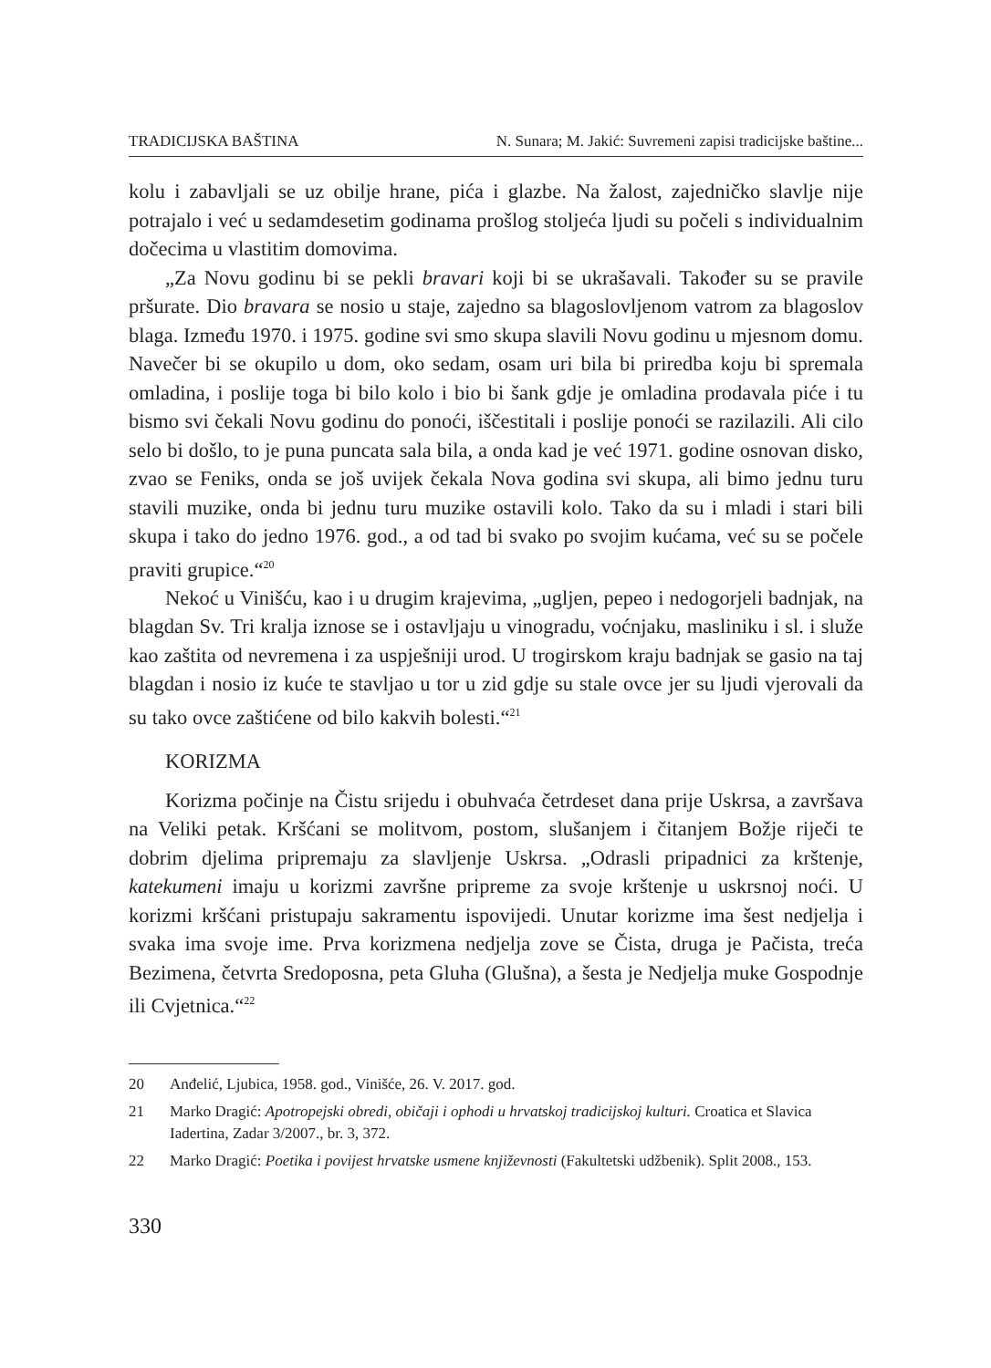TRADICIJSKA BAŠTINA N. Sunara; M. Jakić: Suvremeni zapisi tradicijske baštine...
kolu i zabavljali se uz obilje hrane, pića i glazbe. Na žalost, zajedničko slavlje nije potrajalo i već u sedamdesetim godinama prošlog stoljeća ljudi su počeli s individualnim dočecima u vlastitim domovima.
„Za Novu godinu bi se pekli bravari koji bi se ukrašavali. Također su se pravile pršurate. Dio bravara se nosio u staje, zajedno sa blagoslovljenom vatrom za blagoslov blaga. Između 1970. i 1975. godine svi smo skupa slavili Novu godinu u mjesnom domu. Navečer bi se okupilo u dom, oko sedam, osam uri bila bi priredba koju bi spremala omladina, i poslije toga bi bilo kolo i bio bi šank gdje je omladina prodavala piće i tu bismo svi čekali Novu godinu do ponoći, iščestitali i poslije ponoći se razilazili. Ali cilo selo bi došlo, to je puna puncata sala bila, a onda kad je već 1971. godine osnovan disko, zvao se Feniks, onda se još uvijek čekala Nova godina svi skupa, ali bimo jednu turu stavili muzike, onda bi jednu turu muzike ostavili kolo. Tako da su i mladi i stari bili skupa i tako do jedno 1976. god., a od tad bi svako po svojim kućama, već su se počele praviti grupice.“<sup>20</sup>
Nekoć u Vinišću, kao i u drugim krajevima, „ugljen, pepeo i nedogorjeli badnjak, na blagdan Sv. Tri kralja iznose se i ostavljaju u vinogradu, voćnjaku, masliniku i sl. i služe kao zaštita od nevremena i za uspješniji urod. U trogirskom kraju badnjak se gasio na taj blagdan i nosio iz kuće te stavljao u tor u zid gdje su stale ovce jer su ljudi vjerovali da su tako ovce zaštićene od bilo kakvih bolesti.“<sup>21</sup>
KORIZMA
Korizma počinje na Čistu srijedu i obuhvaća četrdeset dana prije Uskrsa, a završava na Veliki petak. Kršćani se molitvom, postom, slušanjem i čitanjem Božje riječi te dobrim djelima pripremaju za slavljenje Uskrsa. „Odrasli pripadnici za krštenje, katekumeni imaju u korizmi završne pripreme za svoje krštenje u uskrsnoj noći. U korizmi kršćani pristupaju sakramentu ispovijedi. Unutar korizme ima šest nedjelja i svaka ima svoje ime. Prva korizmena nedjelja zove se Čista, druga je Pačista, treća Bezimena, četvrta Sredoposna, peta Gluha (Glušna), a šesta je Nedjelja muke Gospodnje ili Cvjetnica.“<sup>22</sup>
20 Anđelić, Ljubica, 1958. god., Vinišće, 26. V. 2017. god.
21 Marko Dragić: Apotropejski obredi, običaji i ophodi u hrvatskoj tradicijskoj kulturi. Croatica et Slavica Iadertina, Zadar 3/2007., br. 3, 372.
22 Marko Dragić: Poetika i povijest hrvatske usmene književnosti (Fakultetski udžbenik). Split 2008., 153.
330